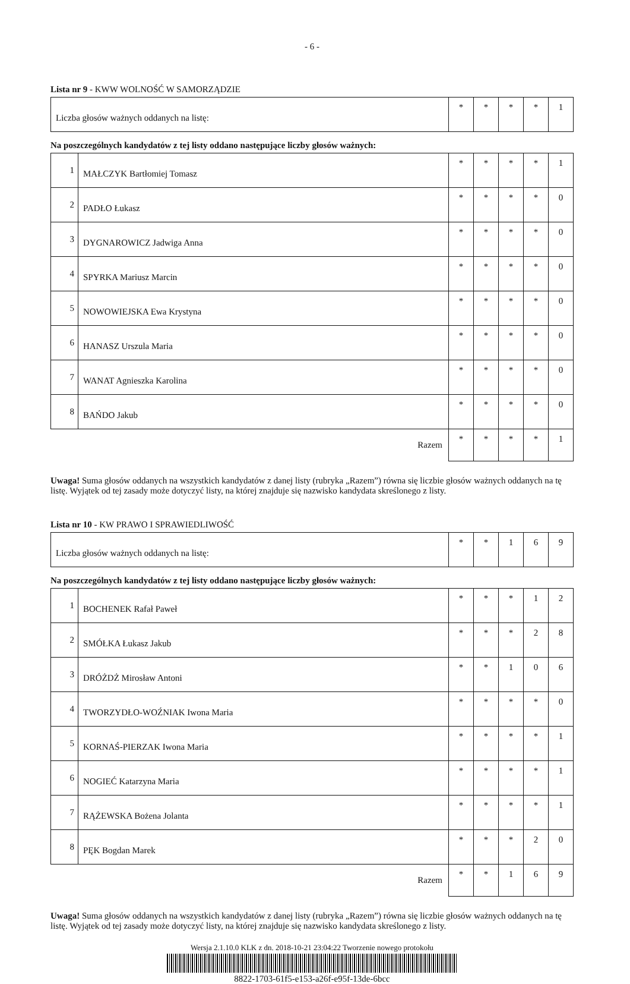- 6 -
Lista nr 9 - KWW WOLNOŚĆ W SAMORZĄDZIE
| Liczba głosów ważnych oddanych na listę: | * | * | * | * | 1 |
Na poszczególnych kandydatów z tej listy oddano następujące liczby głosów ważnych:
| 1 | MAŁCZYK Bartłomiej Tomasz | * | * | * | * | 1 |
| 2 | PADŁO Łukasz | * | * | * | * | 0 |
| 3 | DYGNAROWICZ Jadwiga Anna | * | * | * | * | 0 |
| 4 | SPYRKA Mariusz Marcin | * | * | * | * | 0 |
| 5 | NOWOWIEJSKA Ewa Krystyna | * | * | * | * | 0 |
| 6 | HANASZ Urszula Maria | * | * | * | * | 0 |
| 7 | WANAT Agnieszka Karolina | * | * | * | * | 0 |
| 8 | BAŃDO Jakub | * | * | * | * | 0 |
| | Razem | * | * | * | * | 1 |
Uwaga! Suma głosów oddanych na wszystkich kandydatów z danej listy (rubryka „Razem”) równa się liczbie głosów ważnych oddanych na tę listę. Wyjątek od tej zasady może dotyczyć listy, na której znajduje się nazwisko kandydata skreślonego z listy.
Lista nr 10 - KW PRAWO I SPRAWIEDLIWOŚĆ
| Liczba głosów ważnych oddanych na listę: | * | * | 1 | 6 | 9 |
Na poszczególnych kandydatów z tej listy oddano następujące liczby głosów ważnych:
| 1 | BOCHENEK Rafał Paweł | * | * | * | 1 | 2 |
| 2 | SMÓŁKA Łukasz Jakub | * | * | * | 2 | 8 |
| 3 | DRÓŻDŻ Mirosław Antoni | * | * | 1 | 0 | 6 |
| 4 | TWORZYDŁO-WOŹNIAK Iwona Maria | * | * | * | * | 0 |
| 5 | KORNAŚ-PIERZAK Iwona Maria | * | * | * | * | 1 |
| 6 | NOGIEĆ Katarzyna Maria | * | * | * | * | 1 |
| 7 | RĄŻEWSKA Bożena Jolanta | * | * | * | * | 1 |
| 8 | PĘK Bogdan Marek | * | * | * | 2 | 0 |
| | Razem | * | * | 1 | 6 | 9 |
Uwaga! Suma głosów oddanych na wszystkich kandydatów z danej listy (rubryka „Razem”) równa się liczbie głosów ważnych oddanych na tę listę. Wyjątek od tej zasady może dotyczyć listy, na której znajduje się nazwisko kandydata skreślonego z listy.
Wersja 2.1.10.0 KLK z dn. 2018-10-21 23:04:22 Tworzenie nowego protokołu
8822-1703-61f5-e153-a26f-e95f-13de-6bcc